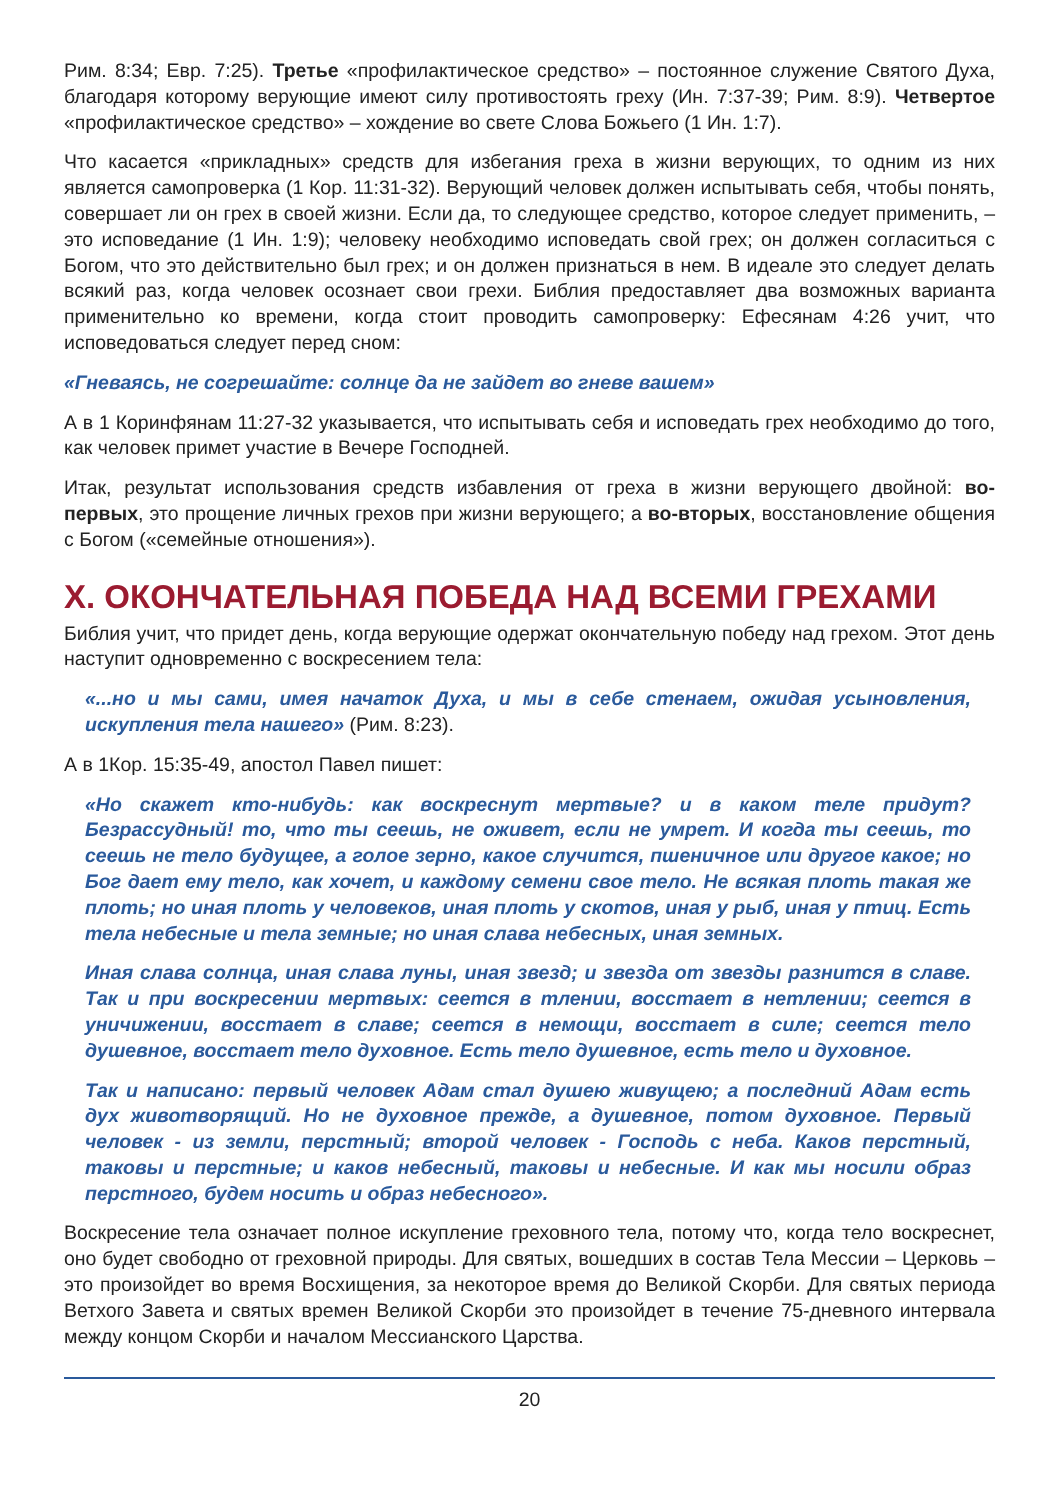Рим. 8:34; Евр. 7:25). Третье «профилактическое средство» – постоянное служение Святого Духа, благодаря которому верующие имеют силу противостоять греху (Ин. 7:37-39; Рим. 8:9). Четвертое «профилактическое средство» – хождение во свете Слова Божьего (1 Ин. 1:7).
Что касается «прикладных» средств для избегания греха в жизни верующих, то одним из них является самопроверка (1 Кор. 11:31-32). Верующий человек должен испытывать себя, чтобы понять, совершает ли он грех в своей жизни. Если да, то следующее средство, которое следует применить, – это исповедание (1 Ин. 1:9); человеку необходимо исповедать свой грех; он должен согласиться с Богом, что это действительно был грех; и он должен признаться в нем. В идеале это следует делать всякий раз, когда человек осознает свои грехи. Библия предоставляет два возможных варианта применительно ко времени, когда стоит проводить самопроверку: Ефесянам 4:26 учит, что исповедоваться следует перед сном:
«Гневаясь, не согрешайте: солнце да не зайдет во гневе вашем»
А в 1 Коринфянам 11:27-32 указывается, что испытывать себя и исповедать грех необходимо до того, как человек примет участие в Вечере Господней.
Итак, результат использования средств избавления от греха в жизни верующего двойной: во-первых, это прощение личных грехов при жизни верующего; а во-вторых, восстановление общения с Богом («семейные отношения»).
X. ОКОНЧАТЕЛЬНАЯ ПОБЕДА НАД ВСЕМИ ГРЕХАМИ
Библия учит, что придет день, когда верующие одержат окончательную победу над грехом. Этот день наступит одновременно с воскресением тела:
«...но и мы сами, имея начаток Духа, и мы в себе стенаем, ожидая усыновления, искупления тела нашего» (Рим. 8:23).
А в 1Кор. 15:35-49, апостол Павел пишет:
«Но скажет кто-нибудь: как воскреснут мертвые? и в каком теле придут? Безрассудный! то, что ты сеешь, не оживет, если не умрет. И когда ты сеешь, то сеешь не тело будущее, а голое зерно, какое случится, пшеничное или другое какое; но Бог дает ему тело, как хочет, и каждому семени свое тело. Не всякая плоть такая же плоть; но иная плоть у человеков, иная плоть у скотов, иная у рыб, иная у птиц. Есть тела небесные и тела земные; но иная слава небесных, иная земных.
Иная слава солнца, иная слава луны, иная звезд; и звезда от звезды разнится в славе. Так и при воскресении мертвых: сеется в тлении, восстает в нетлении; сеется в уничижении, восстает в славе; сеется в немощи, восстает в силе; сеется тело душевное, восстает тело духовное. Есть тело душевное, есть тело и духовное.
Так и написано: первый человек Адам стал душею живущею; а последний Адам есть дух животворящий. Но не духовное прежде, а душевное, потом духовное. Первый человек - из земли, перстный; второй человек - Господь с неба. Каков перстный, таковы и перстные; и каков небесный, таковы и небесные. И как мы носили образ перстного, будем носить и образ небесного».
Воскресение тела означает полное искупление греховного тела, потому что, когда тело воскреснет, оно будет свободно от греховной природы. Для святых, вошедших в состав Тела Мессии – Церковь – это произойдет во время Восхищения, за некоторое время до Великой Скорби. Для святых периода Ветхого Завета и святых времен Великой Скорби это произойдет в течение 75-дневного интервала между концом Скорби и началом Мессианского Царства.
20